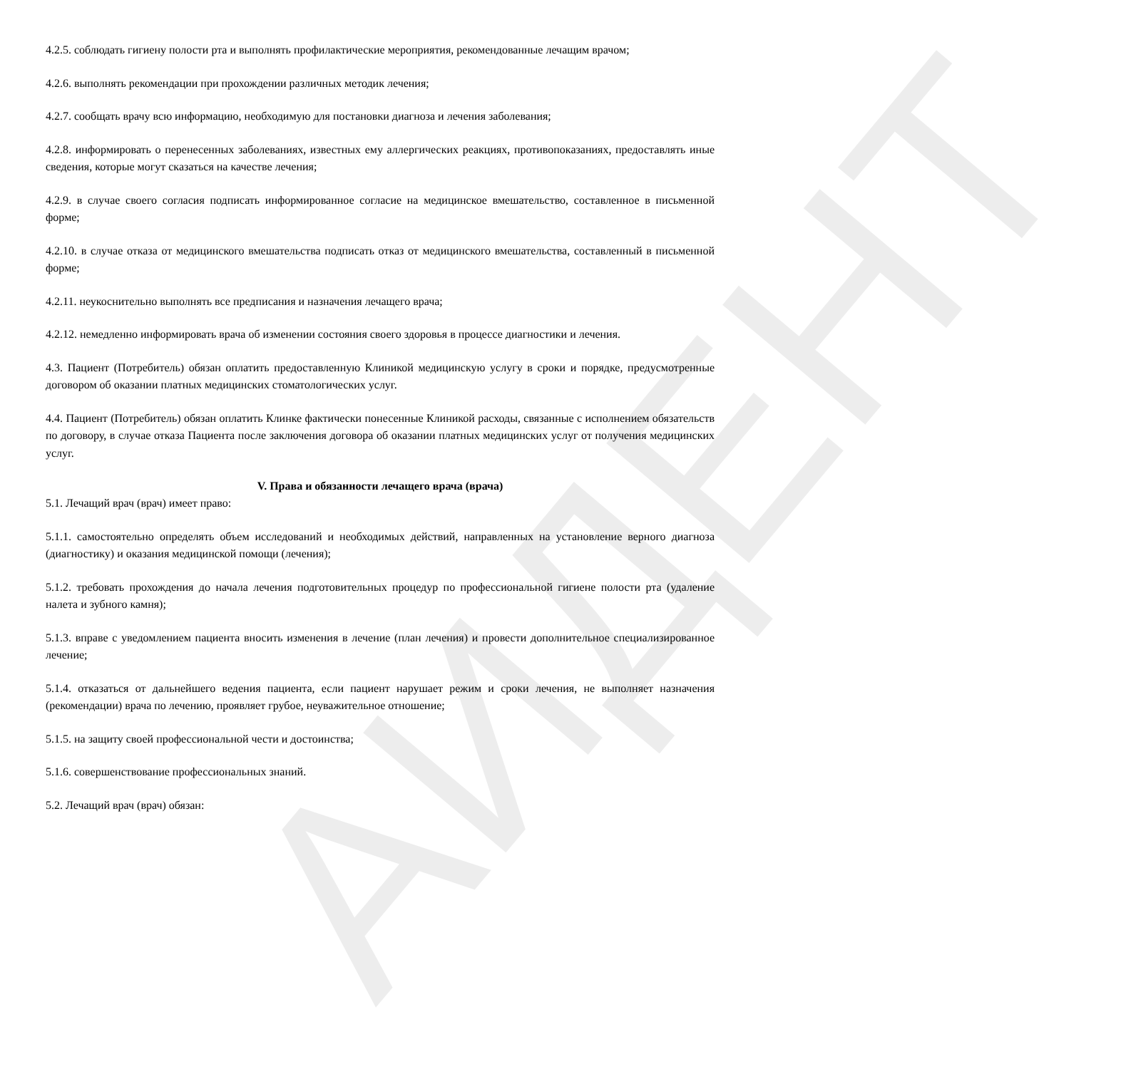АИДЕНТ
4.2.5. соблюдать гигиену полости рта и выполнять профилактические мероприятия, рекомендованные лечащим врачом;
4.2.6. выполнять рекомендации при прохождении различных методик лечения;
4.2.7. сообщать врачу всю информацию, необходимую для постановки диагноза и лечения заболевания;
4.2.8. информировать о перенесенных заболеваниях, известных ему аллергических реакциях, противопоказаниях, предоставлять иные сведения, которые могут сказаться на качестве лечения;
4.2.9. в случае своего согласия подписать информированное согласие на медицинское вмешательство, составленное в письменной форме;
4.2.10. в случае отказа от медицинского вмешательства подписать отказ от медицинского вмешательства, составленный в письменной форме;
4.2.11. неукоснительно выполнять все предписания и назначения лечащего врача;
4.2.12. немедленно информировать врача об изменении состояния своего здоровья в процессе диагностики и лечения.
4.3. Пациент (Потребитель) обязан оплатить предоставленную Клиникой медицинскую услугу в сроки и порядке, предусмотренные договором об оказании платных медицинских стоматологических услуг.
4.4. Пациент (Потребитель) обязан оплатить Клинке фактически понесенные Клиникой расходы, связанные с исполнением обязательств по договору, в случае отказа Пациента после заключения договора об оказании платных медицинских услуг от получения медицинских услуг.
V. Права и обязанности лечащего врача (врача)
5.1. Лечащий врач (врач) имеет право:
5.1.1. самостоятельно определять объем исследований и необходимых действий, направленных на установление верного диагноза (диагностику) и оказания медицинской помощи (лечения);
5.1.2. требовать прохождения до начала лечения подготовительных процедур по профессиональной гигиене полости рта (удаление налета и зубного камня);
5.1.3. вправе с уведомлением пациента вносить изменения в лечение (план лечения) и провести дополнительное специализированное лечение;
5.1.4. отказаться от дальнейшего ведения пациента, если пациент нарушает режим и сроки лечения, не выполняет назначения (рекомендации) врача по лечению, проявляет грубое, неуважительное отношение;
5.1.5. на защиту своей профессиональной чести и достоинства;
5.1.6. совершенствование профессиональных знаний.
5.2. Лечащий врач (врач) обязан: